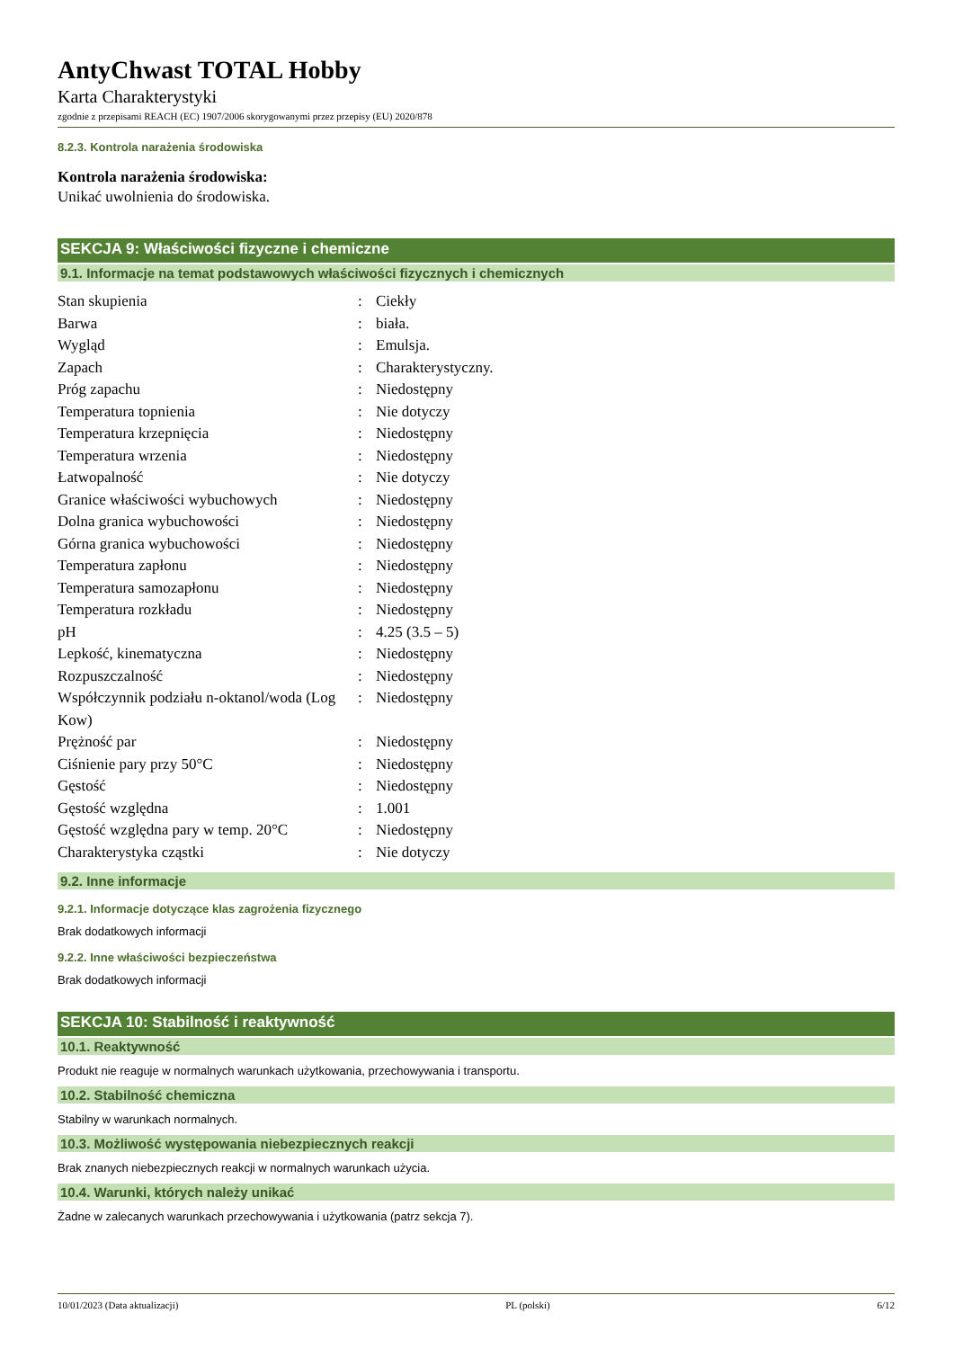AntyChwast TOTAL Hobby
Karta Charakterystyki
zgodnie z przepisami REACH (EC) 1907/2006 skorygowanymi przez przepisy (EU) 2020/878
8.2.3. Kontrola narażenia środowiska
Kontrola narażenia środowiska:
Unikać uwolnienia do środowiska.
SEKCJA 9: Właściwości fizyczne i chemiczne
9.1. Informacje na temat podstawowych właściwości fizycznych i chemicznych
| Stan skupienia | : | Ciekły |
| Barwa | : | biała. |
| Wygląd | : | Emulsja. |
| Zapach | : | Charakterystyczny. |
| Próg zapachu | : | Niedostępny |
| Temperatura topnienia | : | Nie dotyczy |
| Temperatura krzepnięcia | : | Niedostępny |
| Temperatura wrzenia | : | Niedostępny |
| Łatwopalność | : | Nie dotyczy |
| Granice właściwości wybuchowych | : | Niedostępny |
| Dolna granica wybuchowości | : | Niedostępny |
| Górna granica wybuchowości | : | Niedostępny |
| Temperatura zapłonu | : | Niedostępny |
| Temperatura samozapłonu | : | Niedostępny |
| Temperatura rozkładu | : | Niedostępny |
| pH | : | 4.25 (3.5 – 5) |
| Lepkość, kinematyczna | : | Niedostępny |
| Rozpuszczalność | : | Niedostępny |
| Współczynnik podziału n-oktanol/woda (Log Kow) | : | Niedostępny |
| Prężność par | : | Niedostępny |
| Ciśnienie pary przy 50°C | : | Niedostępny |
| Gęstość | : | Niedostępny |
| Gęstość względna | : | 1.001 |
| Gęstość względna pary w temp. 20°C | : | Niedostępny |
| Charakterystyka cząstki | : | Nie dotyczy |
9.2. Inne informacje
9.2.1. Informacje dotyczące klas zagrożenia fizycznego
Brak dodatkowych informacji
9.2.2. Inne właściwości bezpieczeństwa
Brak dodatkowych informacji
SEKCJA 10: Stabilność i reaktywność
10.1. Reaktywność
Produkt nie reaguje w normalnych warunkach użytkowania, przechowywania i transportu.
10.2. Stabilność chemiczna
Stabilny w warunkach normalnych.
10.3. Możliwość występowania niebezpiecznych reakcji
Brak znanych niebezpiecznych reakcji w normalnych warunkach użycia.
10.4. Warunki, których należy unikać
Żadne w zalecanych warunkach przechowywania i użytkowania (patrz sekcja 7).
10/01/2023 (Data aktualizacji) PL (polski) 6/12